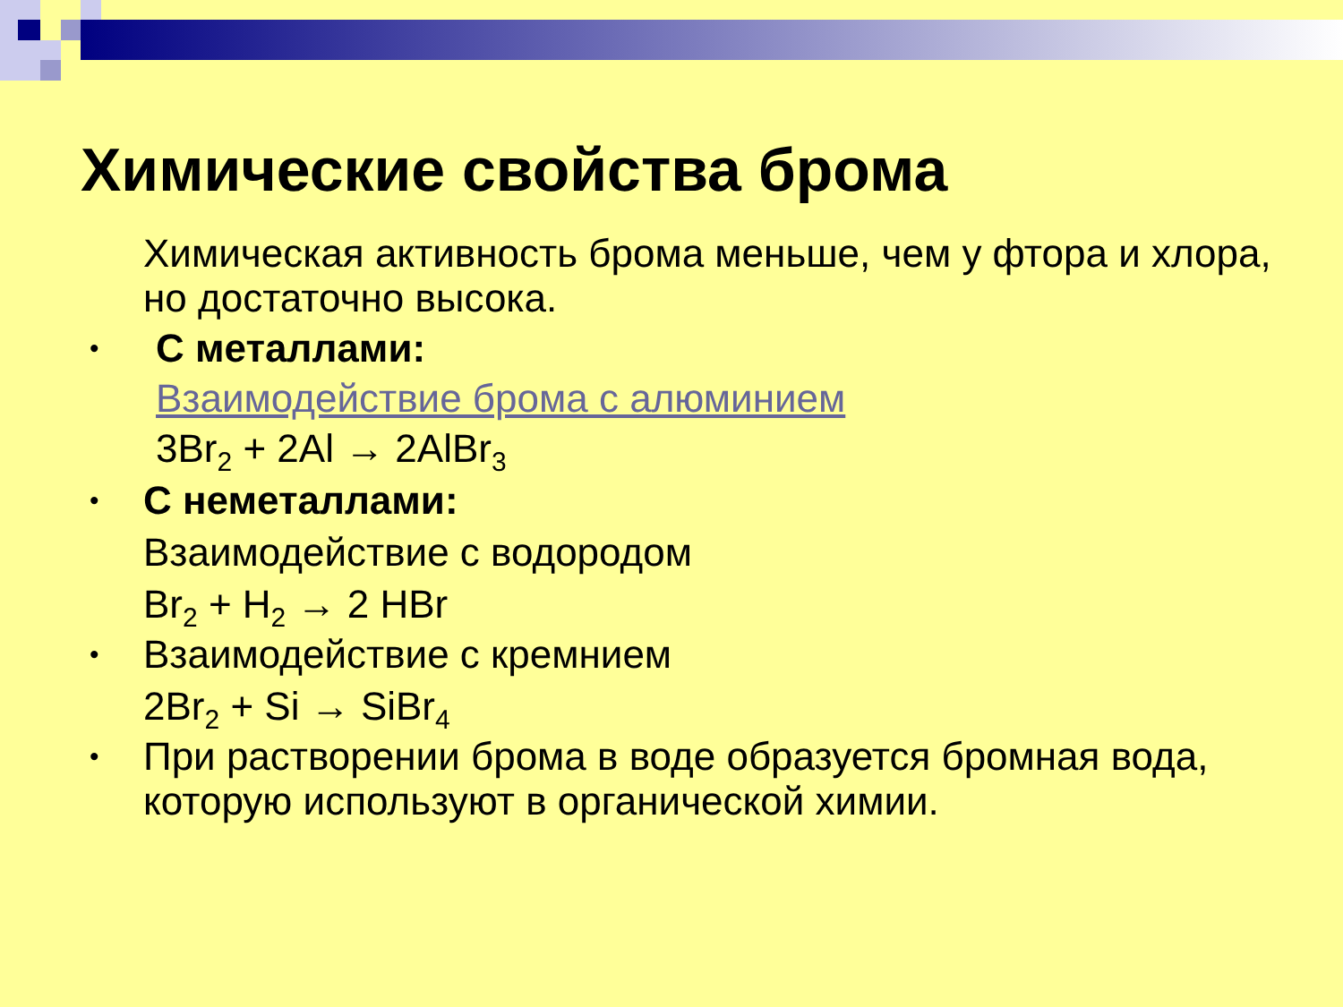Химические свойства брома
Химическая активность брома меньше, чем у фтора и хлора, но достаточно высока.
•
С металлами:
Взаимодействие брома с алюминием
3Br<sub>2</sub> + 2Al → 2AlBr<sub>3</sub>
•
С неметаллами:
Взаимодействие с водородом
Br<sub>2</sub> + H<sub>2</sub> → 2 HBr
•
Взаимодействие с кремнием
2Br<sub>2</sub> + Si → SiBr<sub>4</sub>
•
При растворении брома в воде образуется бромная вода, которую используют в органической химии.